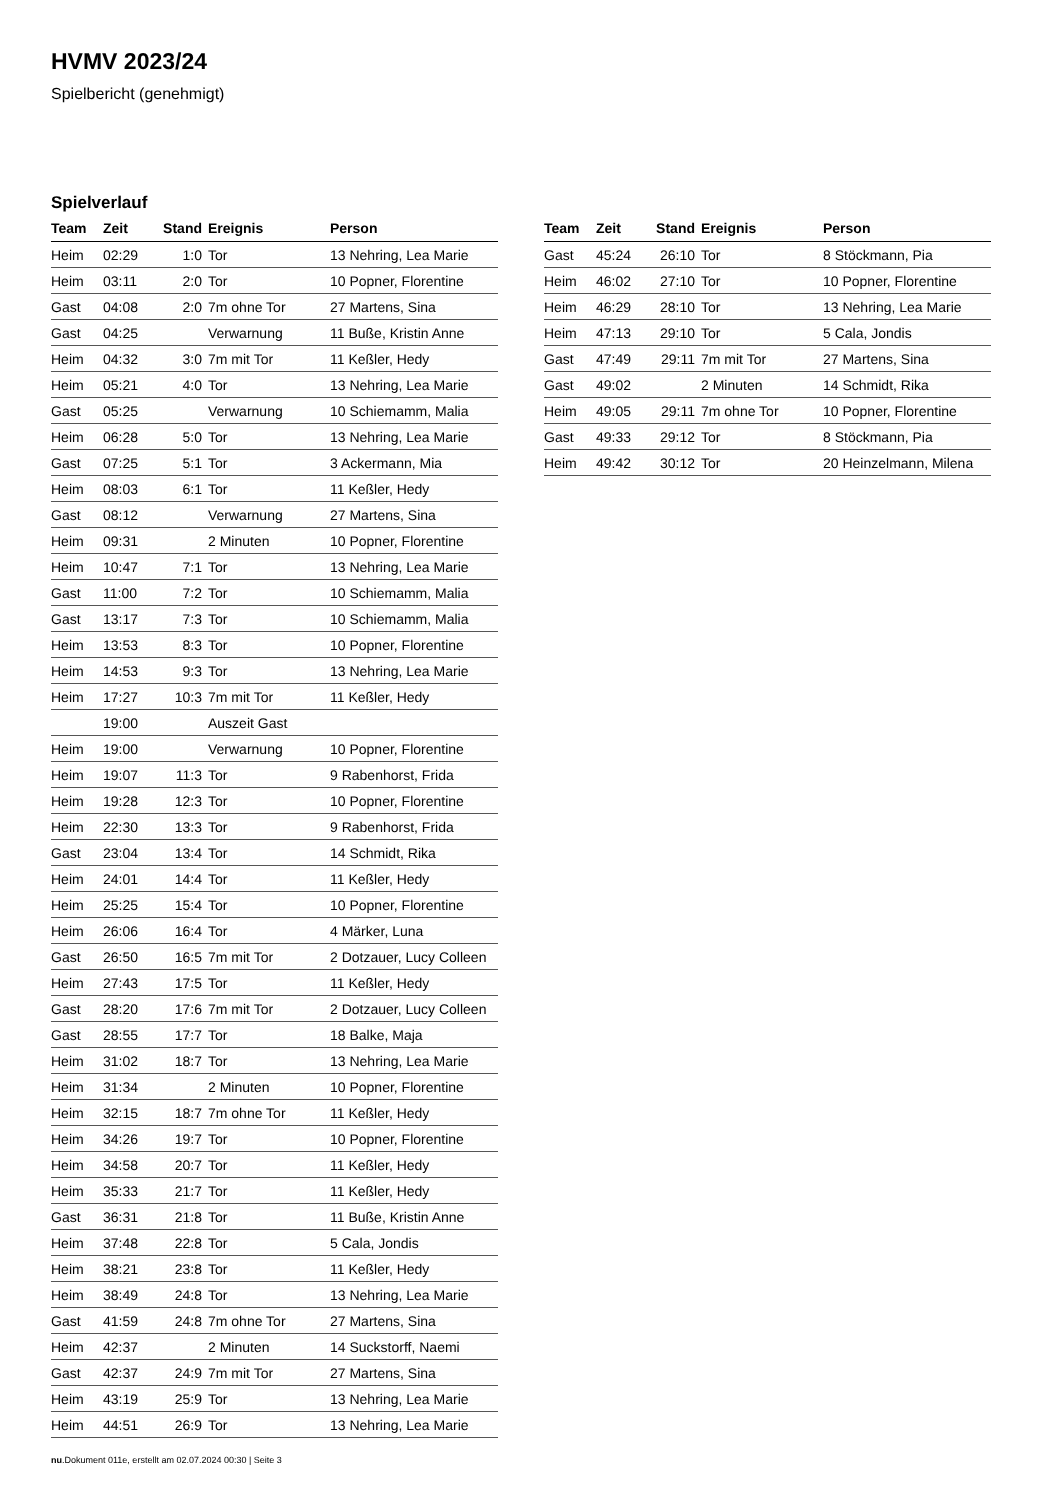HVMV 2023/24
Spielbericht (genehmigt)
Spielverlauf
| Team | Zeit | Stand | Ereignis | Person |
| --- | --- | --- | --- | --- |
| Heim | 02:29 | 1:0 | Tor | 13 Nehring, Lea Marie |
| Heim | 03:11 | 2:0 | Tor | 10 Popner, Florentine |
| Gast | 04:08 | 2:0 | 7m ohne Tor | 27 Martens, Sina |
| Gast | 04:25 | | Verwarnung | 11 Buße, Kristin Anne |
| Heim | 04:32 | 3:0 | 7m mit Tor | 11 Keßler, Hedy |
| Heim | 05:21 | 4:0 | Tor | 13 Nehring, Lea Marie |
| Gast | 05:25 | | Verwarnung | 10 Schiemamm, Malia |
| Heim | 06:28 | 5:0 | Tor | 13 Nehring, Lea Marie |
| Gast | 07:25 | 5:1 | Tor | 3 Ackermann, Mia |
| Heim | 08:03 | 6:1 | Tor | 11 Keßler, Hedy |
| Gast | 08:12 | | Verwarnung | 27 Martens, Sina |
| Heim | 09:31 | | 2 Minuten | 10 Popner, Florentine |
| Heim | 10:47 | 7:1 | Tor | 13 Nehring, Lea Marie |
| Gast | 11:00 | 7:2 | Tor | 10 Schiemamm, Malia |
| Gast | 13:17 | 7:3 | Tor | 10 Schiemamm, Malia |
| Heim | 13:53 | 8:3 | Tor | 10 Popner, Florentine |
| Heim | 14:53 | 9:3 | Tor | 13 Nehring, Lea Marie |
| Heim | 17:27 | 10:3 | 7m mit Tor | 11 Keßler, Hedy |
| | 19:00 | | Auszeit Gast | |
| Heim | 19:00 | | Verwarnung | 10 Popner, Florentine |
| Heim | 19:07 | 11:3 | Tor | 9 Rabenhorst, Frida |
| Heim | 19:28 | 12:3 | Tor | 10 Popner, Florentine |
| Heim | 22:30 | 13:3 | Tor | 9 Rabenhorst, Frida |
| Gast | 23:04 | 13:4 | Tor | 14 Schmidt, Rika |
| Heim | 24:01 | 14:4 | Tor | 11 Keßler, Hedy |
| Heim | 25:25 | 15:4 | Tor | 10 Popner, Florentine |
| Heim | 26:06 | 16:4 | Tor | 4 Märker, Luna |
| Gast | 26:50 | 16:5 | 7m mit Tor | 2 Dotzauer, Lucy Colleen |
| Heim | 27:43 | 17:5 | Tor | 11 Keßler, Hedy |
| Gast | 28:20 | 17:6 | 7m mit Tor | 2 Dotzauer, Lucy Colleen |
| Gast | 28:55 | 17:7 | Tor | 18 Balke, Maja |
| Heim | 31:02 | 18:7 | Tor | 13 Nehring, Lea Marie |
| Heim | 31:34 | | 2 Minuten | 10 Popner, Florentine |
| Heim | 32:15 | 18:7 | 7m ohne Tor | 11 Keßler, Hedy |
| Heim | 34:26 | 19:7 | Tor | 10 Popner, Florentine |
| Heim | 34:58 | 20:7 | Tor | 11 Keßler, Hedy |
| Heim | 35:33 | 21:7 | Tor | 11 Keßler, Hedy |
| Gast | 36:31 | 21:8 | Tor | 11 Buße, Kristin Anne |
| Heim | 37:48 | 22:8 | Tor | 5 Cala, Jondis |
| Heim | 38:21 | 23:8 | Tor | 11 Keßler, Hedy |
| Heim | 38:49 | 24:8 | Tor | 13 Nehring, Lea Marie |
| Gast | 41:59 | 24:8 | 7m ohne Tor | 27 Martens, Sina |
| Heim | 42:37 | | 2 Minuten | 14 Suckstorff, Naemi |
| Gast | 42:37 | 24:9 | 7m mit Tor | 27 Martens, Sina |
| Heim | 43:19 | 25:9 | Tor | 13 Nehring, Lea Marie |
| Heim | 44:51 | 26:9 | Tor | 13 Nehring, Lea Marie |
| Team | Zeit | Stand | Ereignis | Person |
| --- | --- | --- | --- | --- |
| Gast | 45:24 | 26:10 | Tor | 8 Stöckmann, Pia |
| Heim | 46:02 | 27:10 | Tor | 10 Popner, Florentine |
| Heim | 46:29 | 28:10 | Tor | 13 Nehring, Lea Marie |
| Heim | 47:13 | 29:10 | Tor | 5 Cala, Jondis |
| Gast | 47:49 | 29:11 | 7m mit Tor | 27 Martens, Sina |
| Gast | 49:02 | | 2 Minuten | 14 Schmidt, Rika |
| Heim | 49:05 | 29:11 | 7m ohne Tor | 10 Popner, Florentine |
| Gast | 49:33 | 29:12 | Tor | 8 Stöckmann, Pia |
| Heim | 49:42 | 30:12 | Tor | 20 Heinzelmann, Milena |
nu.Dokument 011e, erstellt am 02.07.2024 00:30 | Seite 3